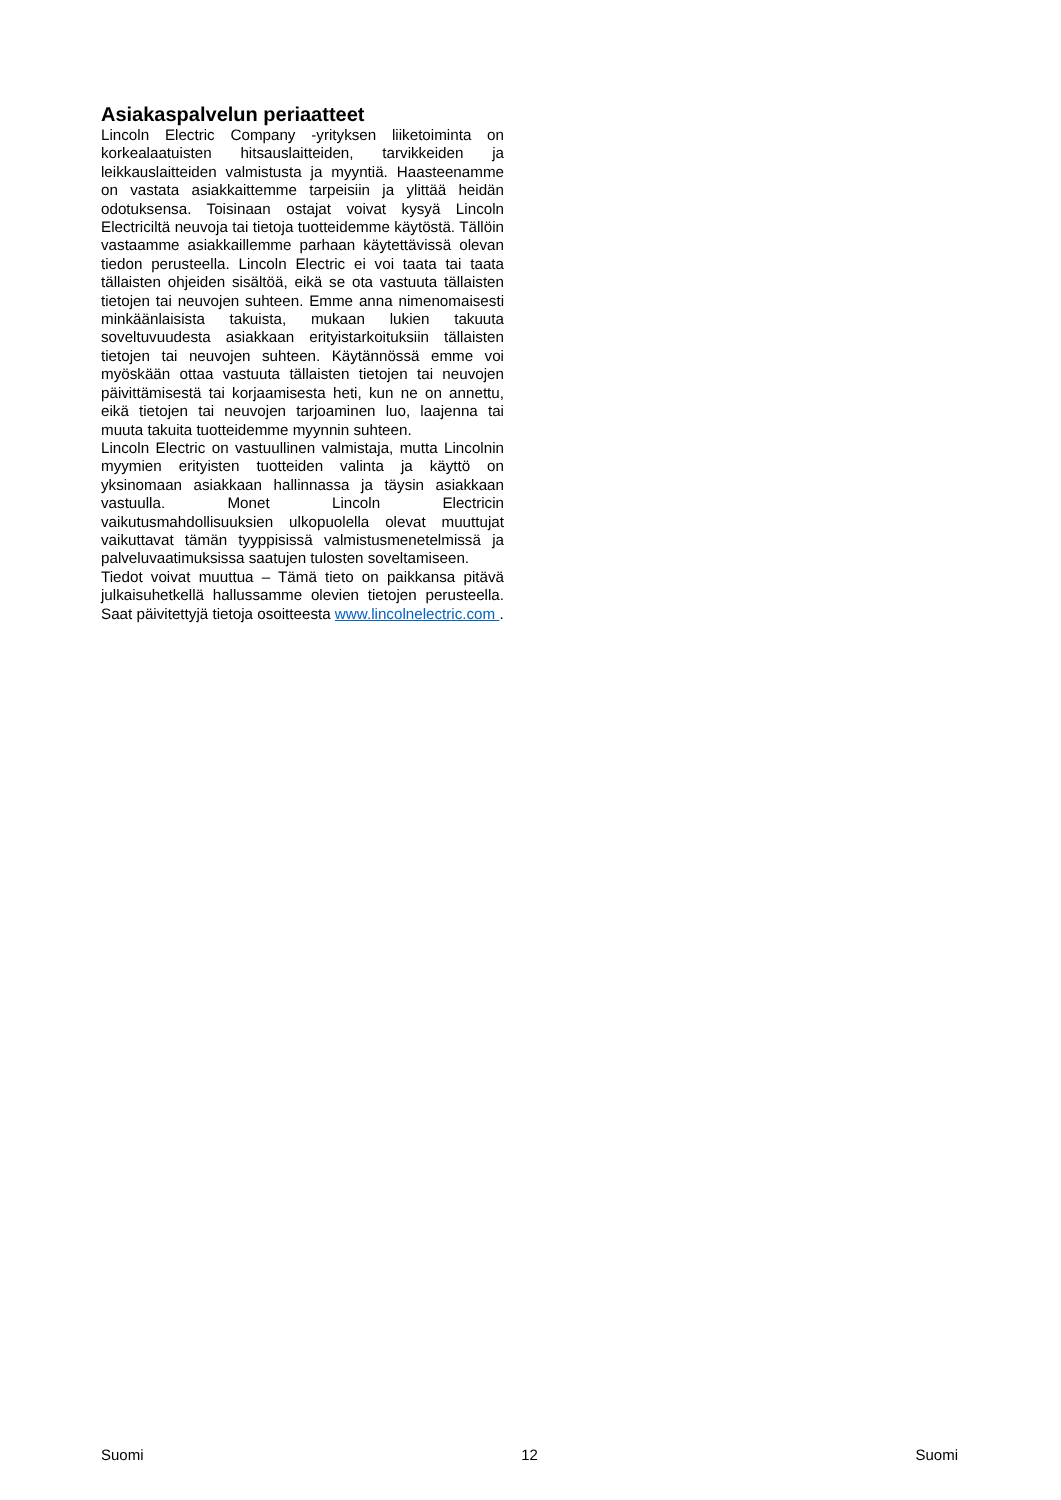Asiakaspalvelun periaatteet
Lincoln Electric Company -yrityksen liiketoiminta on korkealaatuisten hitsauslaitteiden, tarvikkeiden ja leikkauslaitteiden valmistusta ja myyntiä. Haasteenamme on vastata asiakkaittemme tarpeisiin ja ylittää heidän odotuksensa. Toisinaan ostajat voivat kysyä Lincoln Electriciltä neuvoja tai tietoja tuotteidemme käytöstä. Tällöin vastaamme asiakkaillemme parhaan käytettävissä olevan tiedon perusteella. Lincoln Electric ei voi taata tai taata tällaisten ohjeiden sisältöä, eikä se ota vastuuta tällaisten tietojen tai neuvojen suhteen. Emme anna nimenomaisesti minkäänlaisista takuista, mukaan lukien takuuta soveltuvuudesta asiakkaan erityistarkoituksiin tällaisten tietojen tai neuvojen suhteen. Käytännössä emme voi myöskään ottaa vastuuta tällaisten tietojen tai neuvojen päivittämisestä tai korjaamisesta heti, kun ne on annettu, eikä tietojen tai neuvojen tarjoaminen luo, laajenna tai muuta takuita tuotteidemme myynnin suhteen.
Lincoln Electric on vastuullinen valmistaja, mutta Lincolnin myymien erityisten tuotteiden valinta ja käyttö on yksinomaan asiakkaan hallinnassa ja täysin asiakkaan vastuulla. Monet Lincoln Electricin vaikutusmahdollisuuksien ulkopuolella olevat muuttujat vaikuttavat tämän tyyppisissä valmistusmenetelmissä ja palveluvaatimuksissa saatujen tulosten soveltamiseen.
Tiedot voivat muuttua – Tämä tieto on paikkansa pitävä julkaisuhetkellä hallussamme olevien tietojen perusteella. Saat päivitettyjä tietoja osoitteesta www.lincolnelectric.com .
Suomi 12 Suomi